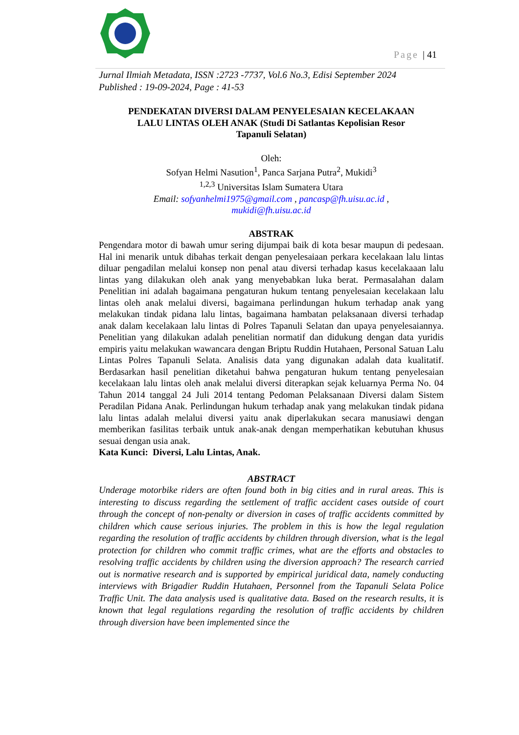Page | 41
Jurnal Ilmiah Metadata, ISSN :2723 -7737, Vol.6 No.3, Edisi September 2024
Published : 19-09-2024, Page : 41-53
PENDEKATAN DIVERSI DALAM PENYELESAIAN KECELAKAAN
LALU LINTAS OLEH ANAK (Studi Di Satlantas Kepolisian Resor
Tapanuli Selatan)
Oleh:
Sofyan Helmi Nasution<sup>1</sup>, Panca Sarjana Putra<sup>2</sup>, Mukidi<sup>3</sup>
<sup>1,2,3</sup> Universitas Islam Sumatera Utara
Email: sofyanhelmi1975@gmail.com , pancasp@fh.uisu.ac.id ,
mukidi@fh.uisu.ac.id
ABSTRAK
Pengendara motor di bawah umur sering dijumpai baik di kota besar maupun di pedesaan. Hal ini menarik untuk dibahas terkait dengan penyelesaiaan perkara kecelakaan lalu lintas diluar pengadilan melalui konsep non penal atau diversi terhadap kasus kecelakaaan lalu lintas yang dilakukan oleh anak yang menyebabkan luka berat. Permasalahan dalam Penelitian ini adalah bagaimana pengaturan hukum tentang penyelesaian kecelakaan lalu lintas oleh anak melalui diversi, bagaimana perlindungan hukum terhadap anak yang melakukan tindak pidana lalu lintas, bagaimana hambatan pelaksanaan diversi terhadap anak dalam kecelakaan lalu lintas di Polres Tapanuli Selatan dan upaya penyelesaiannya. Penelitian yang dilakukan adalah penelitian normatif dan didukung dengan data yuridis empiris yaitu melakukan wawancara dengan Briptu Ruddin Hutahaen, Personal Satuan Lalu Lintas Polres Tapanuli Selata. Analisis data yang digunakan adalah data kualitatif. Berdasarkan hasil penelitian diketahui bahwa pengaturan hukum tentang penyelesaian kecelakaan lalu lintas oleh anak melalui diversi diterapkan sejak keluarnya Perma No. 04 Tahun 2014 tanggal 24 Juli 2014 tentang Pedoman Pelaksanaan Diversi dalam Sistem Peradilan Pidana Anak. Perlindungan hukum terhadap anak yang melakukan tindak pidana lalu lintas adalah melalui diversi yaitu anak diperlakukan secara manusiawi dengan memberikan fasilitas terbaik untuk anak-anak dengan memperhatikan kebutuhan khusus sesuai dengan usia anak.
Kata Kunci: Diversi, Lalu Lintas, Anak.
ABSTRACT
Underage motorbike riders are often found both in big cities and in rural areas. This is interesting to discuss regarding the settlement of traffic accident cases outside of court through the concept of non-penalty or diversion in cases of traffic accidents committed by children which cause serious injuries. The problem in this is how the legal regulation regarding the resolution of traffic accidents by children through diversion, what is the legal protection for children who commit traffic crimes, what are the efforts and obstacles to resolving traffic accidents by children using the diversion approach? The research carried out is normative research and is supported by empirical juridical data, namely conducting interviews with Brigadier Ruddin Hutahaen, Personnel from the Tapanuli Selata Police Traffic Unit. The data analysis used is qualitative data. Based on the research results, it is known that legal regulations regarding the resolution of traffic accidents by children through diversion have been implemented since the